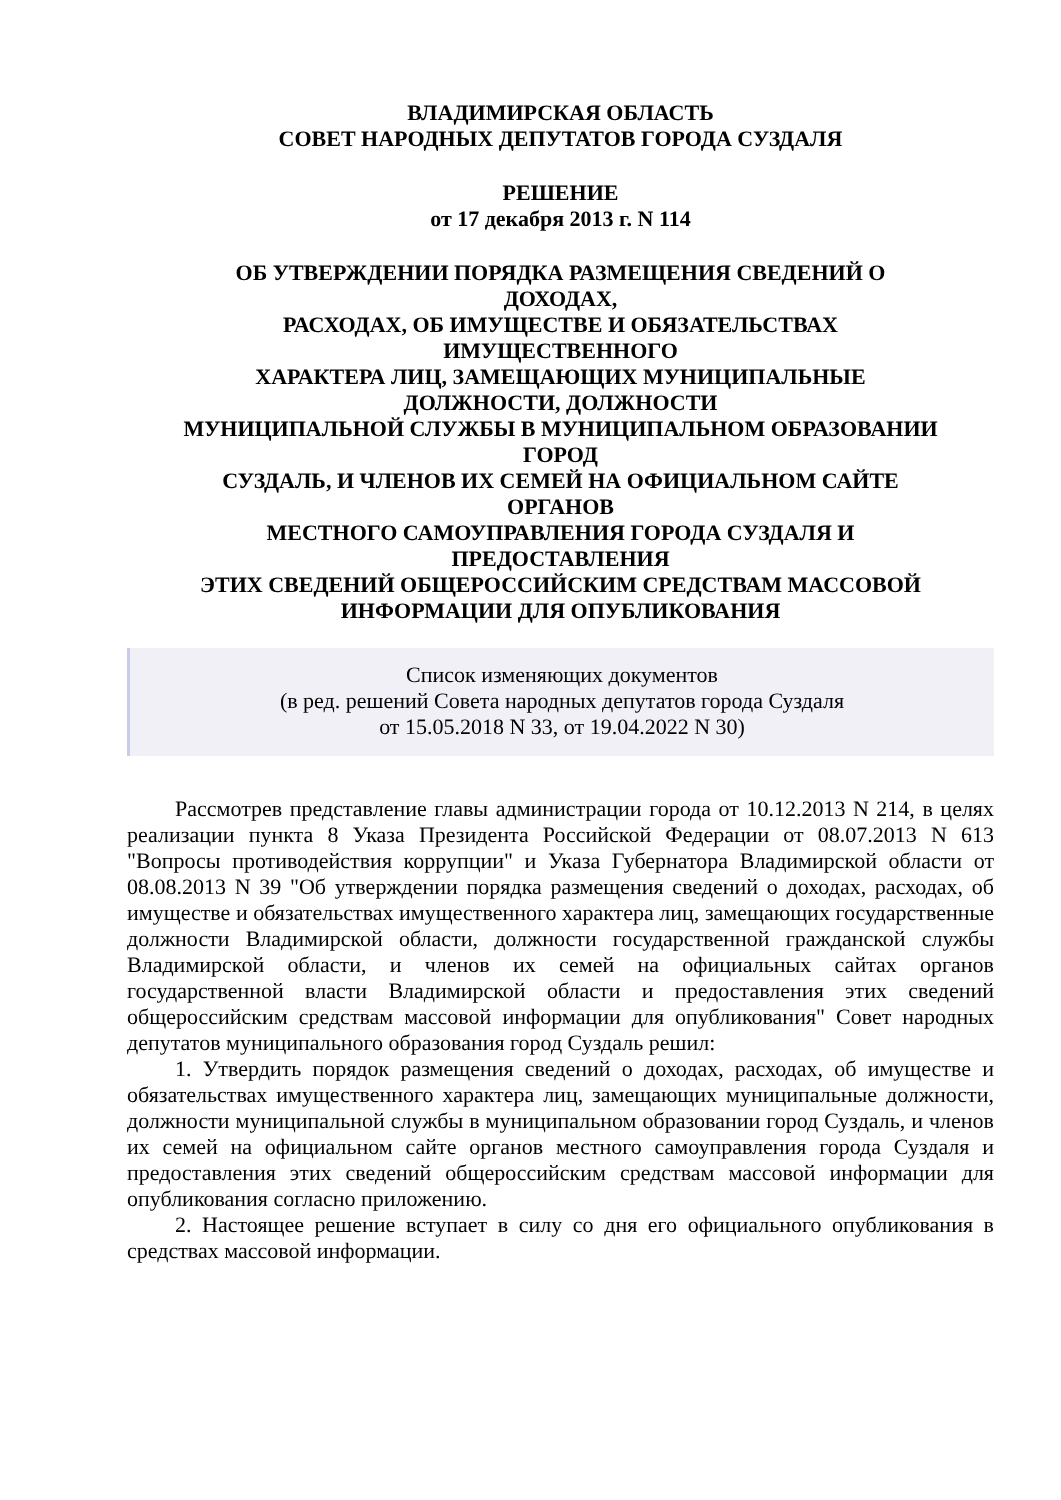ВЛАДИМИРСКАЯ ОБЛАСТЬ
СОВЕТ НАРОДНЫХ ДЕПУТАТОВ ГОРОДА СУЗДАЛЯ
РЕШЕНИЕ
от 17 декабря 2013 г. N 114
ОБ УТВЕРЖДЕНИИ ПОРЯДКА РАЗМЕЩЕНИЯ СВЕДЕНИЙ О
ДОХОДАХ,
РАСХОДАХ, ОБ ИМУЩЕСТВЕ И ОБЯЗАТЕЛЬСТВАХ
ИМУЩЕСТВЕННОГО
ХАРАКТЕРА ЛИЦ, ЗАМЕЩАЮЩИХ МУНИЦИПАЛЬНЫЕ
ДОЛЖНОСТИ, ДОЛЖНОСТИ
МУНИЦИПАЛЬНОЙ СЛУЖБЫ В МУНИЦИПАЛЬНОМ ОБРАЗОВАНИИ
ГОРОД
СУЗДАЛЬ, И ЧЛЕНОВ ИХ СЕМЕЙ НА ОФИЦИАЛЬНОМ САЙТЕ
ОРГАНОВ
МЕСТНОГО САМОУПРАВЛЕНИЯ ГОРОДА СУЗДАЛЯ И
ПРЕДОСТАВЛЕНИЯ
ЭТИХ СВЕДЕНИЙ ОБЩЕРОССИЙСКИМ СРЕДСТВАМ МАССОВОЙ
ИНФОРМАЦИИ ДЛЯ ОПУБЛИКОВАНИЯ
Список изменяющих документов
(в ред. решений Совета народных депутатов города Суздаля
от 15.05.2018 N 33, от 19.04.2022 N 30)
Рассмотрев представление главы администрации города от 10.12.2013 N 214, в целях реализации пункта 8 Указа Президента Российской Федерации от 08.07.2013 N 613 "Вопросы противодействия коррупции" и Указа Губернатора Владимирской области от 08.08.2013 N 39 "Об утверждении порядка размещения сведений о доходах, расходах, об имуществе и обязательствах имущественного характера лиц, замещающих государственные должности Владимирской области, должности государственной гражданской службы Владимирской области, и членов их семей на официальных сайтах органов государственной власти Владимирской области и предоставления этих сведений общероссийским средствам массовой информации для опубликования" Совет народных депутатов муниципального образования город Суздаль решил:
1. Утвердить порядок размещения сведений о доходах, расходах, об имуществе и обязательствах имущественного характера лиц, замещающих муниципальные должности, должности муниципальной службы в муниципальном образовании город Суздаль, и членов их семей на официальном сайте органов местного самоуправления города Суздаля и предоставления этих сведений общероссийским средствам массовой информации для опубликования согласно приложению.
2. Настоящее решение вступает в силу со дня его официального опубликования в средствах массовой информации.